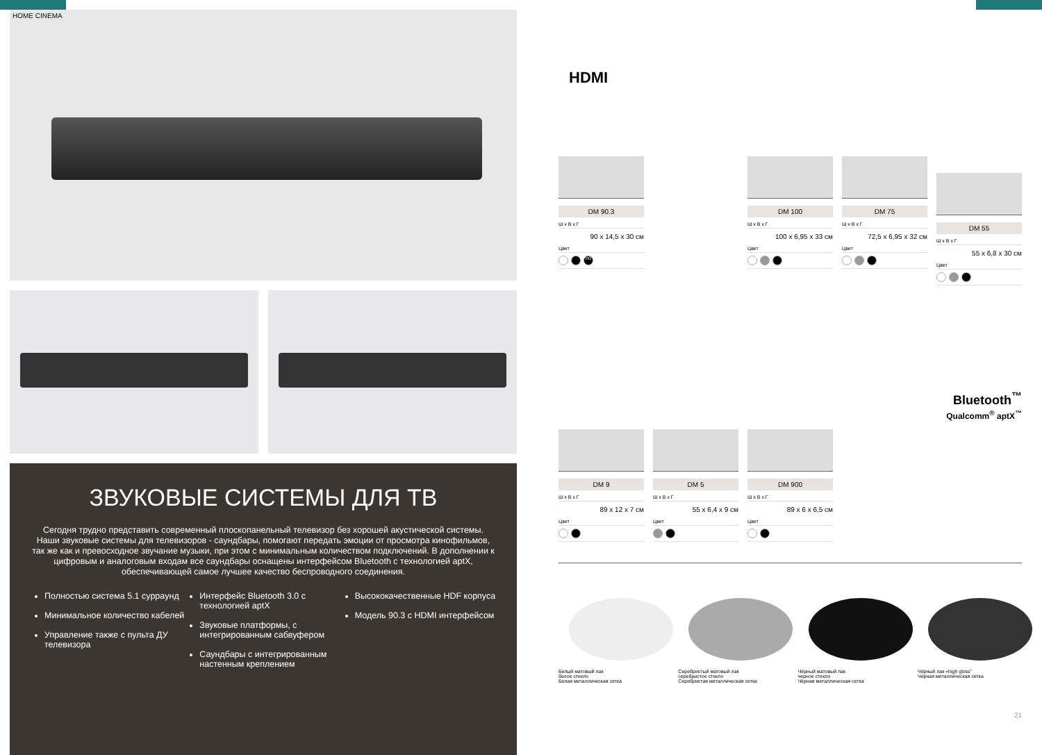HOME CINEMA
ЗВУКОВЫЕ СИСТЕМЫ ДЛЯ ТВ
Сегодня трудно представить современный плоскопанельный телевизор без хорошей акустической системы. Наши звуковые системы для телевизоров - саундбары, помогают передать эмоции от просмотра кинофильмов, так же как и превосходное звучание музыки, при этом с минимальным количеством подключений. В дополнении к цифровым и аналоговым входам все саундбары оснащены интерфейсом Bluetooth с технологией aptX, обеспечивающей самое лучшее качество беспроводного соединения.
Полностью система 5.1 суррaунд
Минимальное количество кабелей
Управление также с пульта ДУ телевизора
Интерфейс Bluetooth 3.0 с технологией aptX
Звуковые платформы, с интегрированным сабвуфером
Саундбары с интегрированным настенным креплением
Высококачественные HDF корпуса
Модель 90.3 с HDMI интерфейсом
HDMI
DM 90.3
Ш x В x Г
90 x 14,5 x 30 см
Цвет
HG
DM 100
Ш x В x Г
100 x 6,95 x 33 см
Цвет
DM 75
Ш x В x Г
72,5 x 6,95 x 32 см
Цвет
DM 55
Ш x В x Г
55 x 6,8 x 30 см
Цвет
Bluetooth<sup>™</sup>
Qualcomm<sup>®</sup> aptX<sup>™</sup>
DM 9
Ш x В x Г
89 x 12 x 7 см
Цвет
DM 5
Ш x В x Г
55 x 6,4 x 9 см
Цвет
DM 900
Ш x В x Г
89 x 6 x 6,5 см
Цвет
Белый матовый лак
белое стекло
Белая металлическая сетка
Серебристый матовый лак
серебристое стекло
Серебристая металлическая сетка
Чёрный матовый лак
черное стекло
Чёрная металлическая сетка
Чёрный лак «high gloss”
Чёрная металлическая сетка
21